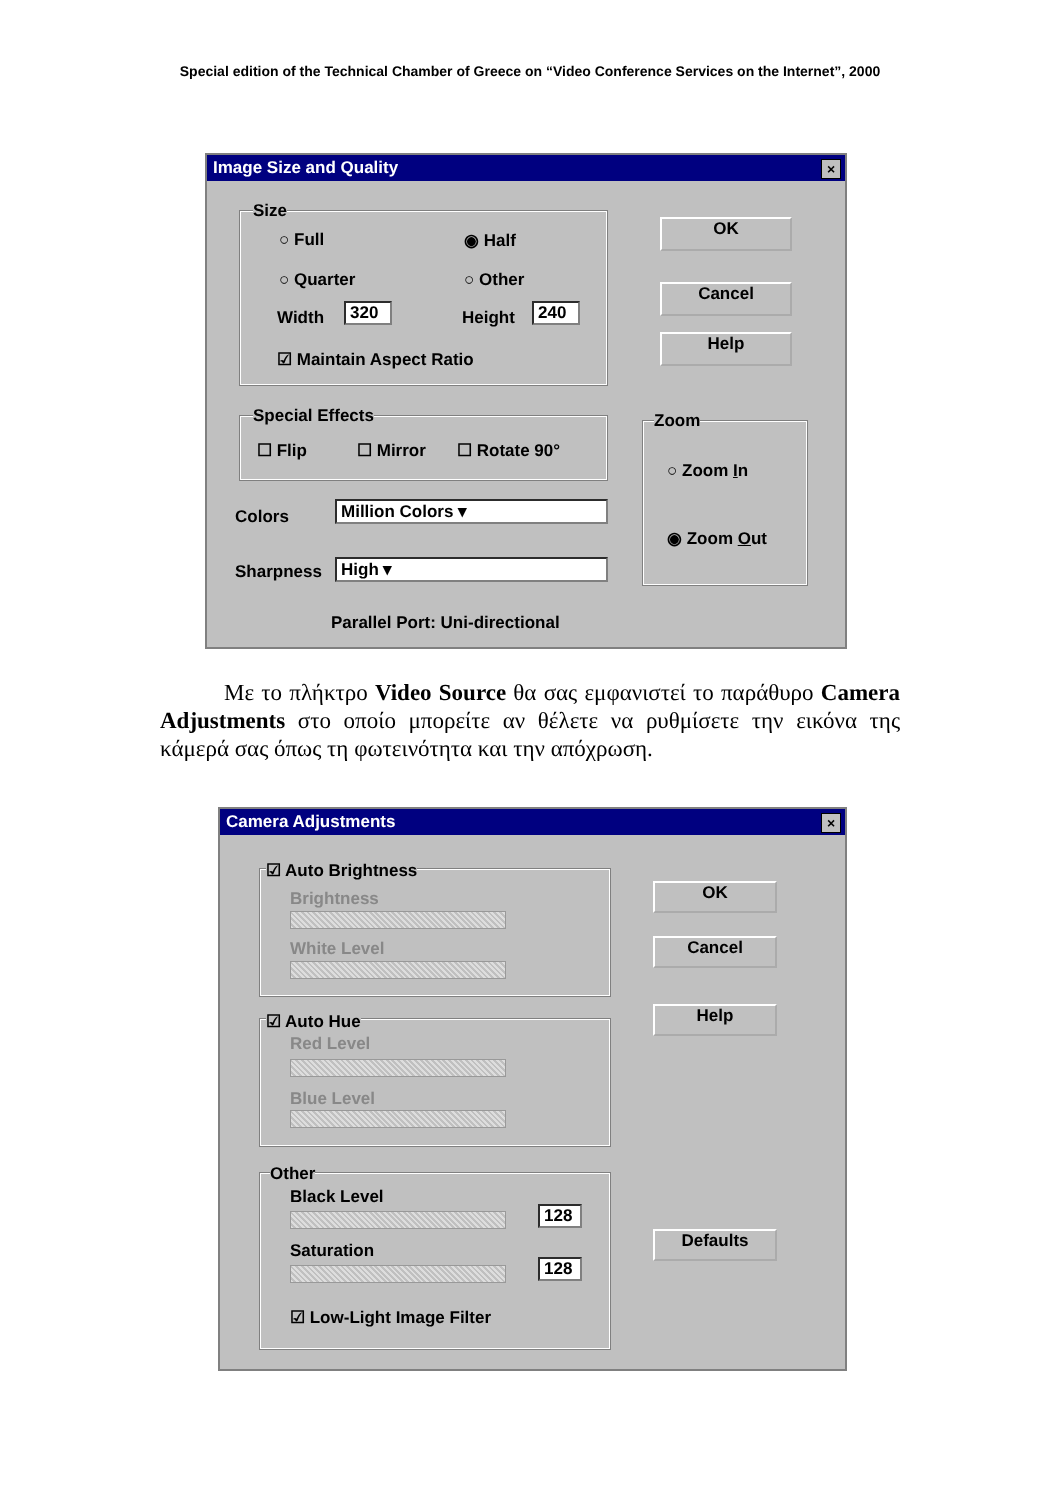Special edition of the Technical Chamber of Greece on “Video Conference Services on the Internet”, 2000
Image Size and Quality
×
Size
○ Full ◉ Half
○ Quarter ○ Other
Width 320 Height 240
☑ Maintain Aspect Ratio
OK
Cancel
Help
Special Effects
☐ Flip ☐ Mirror ☐ Rotate 90°
Zoom
○ Zoom In
◉ Zoom Out
Colors Million Colors ▾
Sharpness High ▾
Parallel Port: Uni-directional
Με το πλήκτρο Video Source θα σας εμφανιστεί το παράθυρο Camera Adjustments στο οποίο μπορείτε αν θέλετε να ρυθμίσετε την εικόνα της κάμερά σας όπως τη φωτεινότητα και την απόχρωση.
Camera Adjustments
×
☑ Auto Brightness
Brightness
White Level
☑ Auto Hue
Red Level
Blue Level
Other
Black Level
128
Saturation
128
☑ Low-Light Image Filter
OK
Cancel
Help
Defaults